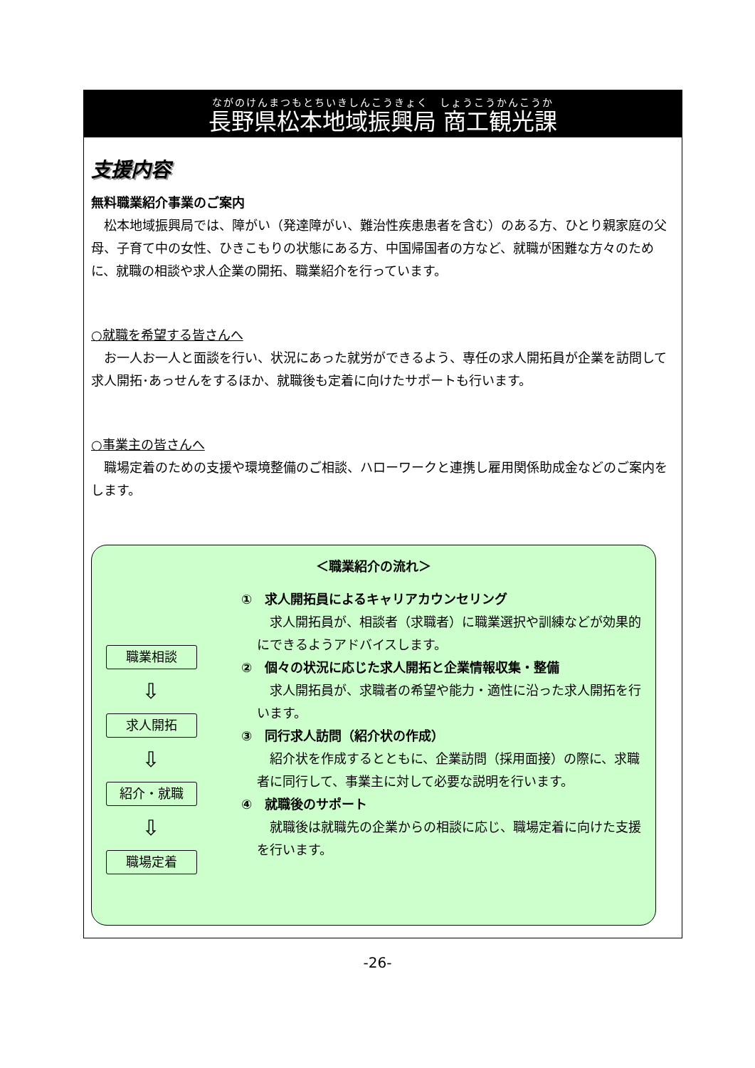ながのけんまつもとちいきしんこうきょく　しょうこうかんこうか
長野県松本地域振興局 商工観光課
支援内容
無料職業紹介事業のご案内
　松本地域振興局では、障がい（発達障がい、難治性疾患患者を含む）のある方、ひとり親家庭の父母、子育て中の女性、ひきこもりの状態にある方、中国帰国者の方など、就職が困難な方々のために、就職の相談や求人企業の開拓、職業紹介を行っています。
○就職を希望する皆さんへ
　お一人お一人と面談を行い、状況にあった就労ができるよう、専任の求人開拓員が企業を訪問して求人開拓･あっせんをするほか、就職後も定着に向けたサポートも行います。
○事業主の皆さんへ
　職場定着のための支援や環境整備のご相談、ハローワークと連携し雇用関係助成金などのご案内をします。
＜職業紹介の流れ＞
職業相談
⇩
求人開拓
⇩
紹介・就職
⇩
職場定着
①　求人開拓員によるキャリアカウンセリング
　求人開拓員が、相談者（求職者）に職業選択や訓練などが効果的にできるようアドバイスします。
②　個々の状況に応じた求人開拓と企業情報収集・整備
　求人開拓員が、求職者の希望や能力・適性に沿った求人開拓を行います。
③　同行求人訪問（紹介状の作成）
　紹介状を作成するとともに、企業訪問（採用面接）の際に、求職者に同行して、事業主に対して必要な説明を行います。
④　就職後のサポート
　就職後は就職先の企業からの相談に応じ、職場定着に向けた支援を行います。
-26-